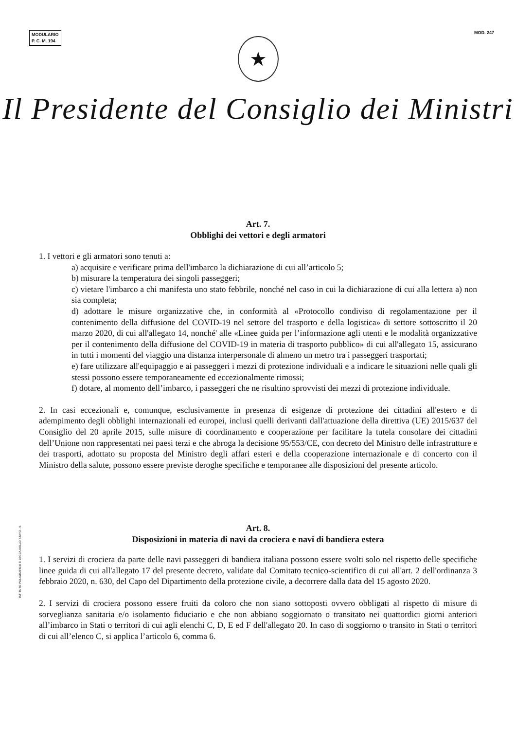MODULARIO
P. C. M. 194
MOD. 247
★
Il Presidente del Consiglio dei Ministri
Art. 7.
Obblighi dei vettori e degli armatori
1. I vettori e gli armatori sono tenuti a:
a) acquisire e verificare prima dell'imbarco la dichiarazione di cui all’articolo 5;
b) misurare la temperatura dei singoli passeggeri;
c) vietare l'imbarco a chi manifesta uno stato febbrile, nonché nel caso in cui la dichiarazione di cui alla lettera a) non sia completa;
d) adottare le misure organizzative che, in conformità al «Protocollo condiviso di regolamentazione per il contenimento della diffusione del COVID-19 nel settore del trasporto e della logistica» di settore sottoscritto il 20 marzo 2020, di cui all'allegato 14, nonché' alle «Linee guida per l’informazione agli utenti e le modalità organizzative per il contenimento della diffusione del COVID-19 in materia di trasporto pubblico» di cui all'allegato 15, assicurano in tutti i momenti del viaggio una distanza interpersonale di almeno un metro tra i passeggeri trasportati;
e) fare utilizzare all'equipaggio e ai passeggeri i mezzi di protezione individuali e a indicare le situazioni nelle quali gli stessi possono essere temporaneamente ed eccezionalmente rimossi;
f) dotare, al momento dell’imbarco, i passeggeri che ne risultino sprovvisti dei mezzi di protezione individuale.
2. In casi eccezionali e, comunque, esclusivamente in presenza di esigenze di protezione dei cittadini all'estero e di adempimento degli obblighi internazionali ed europei, inclusi quelli derivanti dall'attuazione della direttiva (UE) 2015/637 del Consiglio del 20 aprile 2015, sulle misure di coordinamento e cooperazione per facilitare la tutela consolare dei cittadini dell’Unione non rappresentati nei paesi terzi e che abroga la decisione 95/553/CE, con decreto del Ministro delle infrastrutture e dei trasporti, adottato su proposta del Ministro degli affari esteri e della cooperazione internazionale e di concerto con il Ministro della salute, possono essere previste deroghe specifiche e temporanee alle disposizioni del presente articolo.
Art. 8.
Disposizioni in materia di navi da crociera e navi di bandiera estera
1. I servizi di crociera da parte delle navi passeggeri di bandiera italiana possono essere svolti solo nel rispetto delle specifiche linee guida di cui all'allegato 17 del presente decreto, validate dal Comitato tecnico-scientifico di cui all'art. 2 dell'ordinanza 3 febbraio 2020, n. 630, del Capo del Dipartimento della protezione civile, a decorrere dalla data del 15 agosto 2020.
2. I servizi di crociera possono essere fruiti da coloro che non siano sottoposti ovvero obbligati al rispetto di misure di sorveglianza sanitaria e/o isolamento fiduciario e che non abbiano soggiornato o transitato nei quattordici giorni anteriori all’imbarco in Stati o territori di cui agli elenchi C, D, E ed F dell'allegato 20. In caso di soggiorno o transito in Stati o territori di cui all’elenco C, si applica l’articolo 6, comma 6.
ISTITUTO POLIGRAFICO E ZECCA DELLO STATO - S